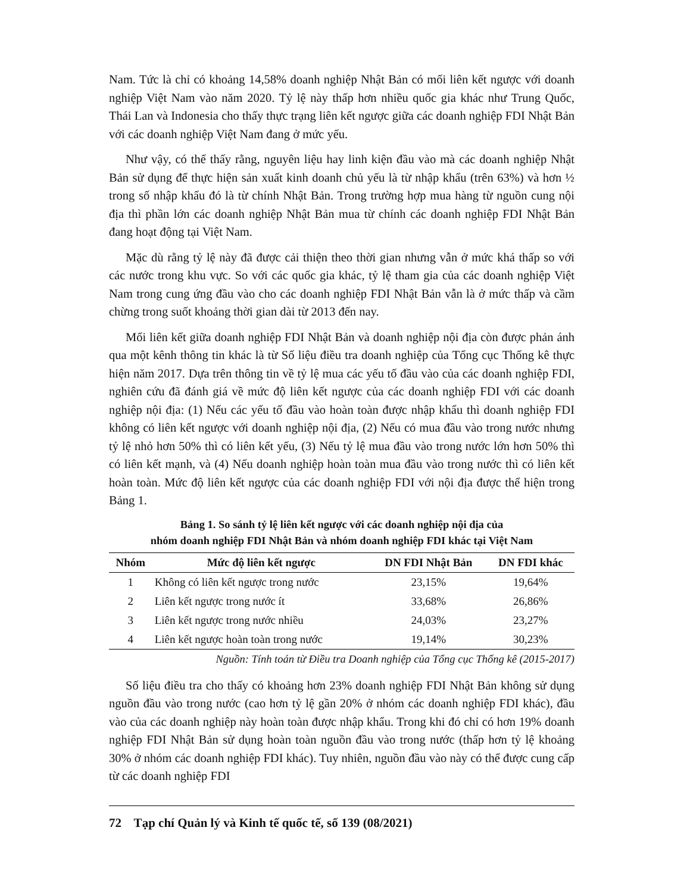Nam. Tức là chỉ có khoảng 14,58% doanh nghiệp Nhật Bản có mối liên kết ngược với doanh nghiệp Việt Nam vào năm 2020. Tỷ lệ này thấp hơn nhiều quốc gia khác như Trung Quốc, Thái Lan và Indonesia cho thấy thực trạng liên kết ngược giữa các doanh nghiệp FDI Nhật Bản với các doanh nghiệp Việt Nam đang ở mức yếu.
Như vậy, có thể thấy rằng, nguyên liệu hay linh kiện đầu vào mà các doanh nghiệp Nhật Bản sử dụng để thực hiện sản xuất kinh doanh chủ yếu là từ nhập khẩu (trên 63%) và hơn ½ trong số nhập khẩu đó là từ chính Nhật Bản. Trong trường hợp mua hàng từ nguồn cung nội địa thì phần lớn các doanh nghiệp Nhật Bản mua từ chính các doanh nghiệp FDI Nhật Bản đang hoạt động tại Việt Nam.
Mặc dù rằng tỷ lệ này đã được cải thiện theo thời gian nhưng vẫn ở mức khá thấp so với các nước trong khu vực. So với các quốc gia khác, tỷ lệ tham gia của các doanh nghiệp Việt Nam trong cung ứng đầu vào cho các doanh nghiệp FDI Nhật Bản vẫn là ở mức thấp và cầm chừng trong suốt khoảng thời gian dài từ 2013 đến nay.
Mối liên kết giữa doanh nghiệp FDI Nhật Bản và doanh nghiệp nội địa còn được phản ánh qua một kênh thông tin khác là từ Số liệu điều tra doanh nghiệp của Tổng cục Thống kê thực hiện năm 2017. Dựa trên thông tin về tỷ lệ mua các yếu tố đầu vào của các doanh nghiệp FDI, nghiên cứu đã đánh giá về mức độ liên kết ngược của các doanh nghiệp FDI với các doanh nghiệp nội địa: (1) Nếu các yếu tố đầu vào hoàn toàn được nhập khẩu thì doanh nghiệp FDI không có liên kết ngược với doanh nghiệp nội địa, (2) Nếu có mua đầu vào trong nước nhưng tỷ lệ nhỏ hơn 50% thì có liên kết yếu, (3) Nếu tỷ lệ mua đầu vào trong nước lớn hơn 50% thì có liên kết mạnh, và (4) Nếu doanh nghiệp hoàn toàn mua đầu vào trong nước thì có liên kết hoàn toàn. Mức độ liên kết ngược của các doanh nghiệp FDI với nội địa được thể hiện trong Bảng 1.
Bảng 1. So sánh tỷ lệ liên kết ngược với các doanh nghiệp nội địa của
nhóm doanh nghiệp FDI Nhật Bản và nhóm doanh nghiệp FDI khác tại Việt Nam
| Nhóm | Mức độ liên kết ngược | DN FDI Nhật Bản | DN FDI khác |
| --- | --- | --- | --- |
| 1 | Không có liên kết ngược trong nước | 23,15% | 19,64% |
| 2 | Liên kết ngược trong nước ít | 33,68% | 26,86% |
| 3 | Liên kết ngược trong nước nhiều | 24,03% | 23,27% |
| 4 | Liên kết ngược hoàn toàn trong nước | 19,14% | 30,23% |
Nguồn: Tính toán từ Điều tra Doanh nghiệp của Tổng cục Thống kê (2015-2017)
Số liệu điều tra cho thấy có khoảng hơn 23% doanh nghiệp FDI Nhật Bản không sử dụng nguồn đầu vào trong nước (cao hơn tỷ lệ gần 20% ở nhóm các doanh nghiệp FDI khác), đầu vào của các doanh nghiệp này hoàn toàn được nhập khẩu. Trong khi đó chỉ có hơn 19% doanh nghiệp FDI Nhật Bản sử dụng hoàn toàn nguồn đầu vào trong nước (thấp hơn tỷ lệ khoảng 30% ở nhóm các doanh nghiệp FDI khác). Tuy nhiên, nguồn đầu vào này có thể được cung cấp từ các doanh nghiệp FDI
72 Tạp chí Quản lý và Kinh tế quốc tế, số 139 (08/2021)